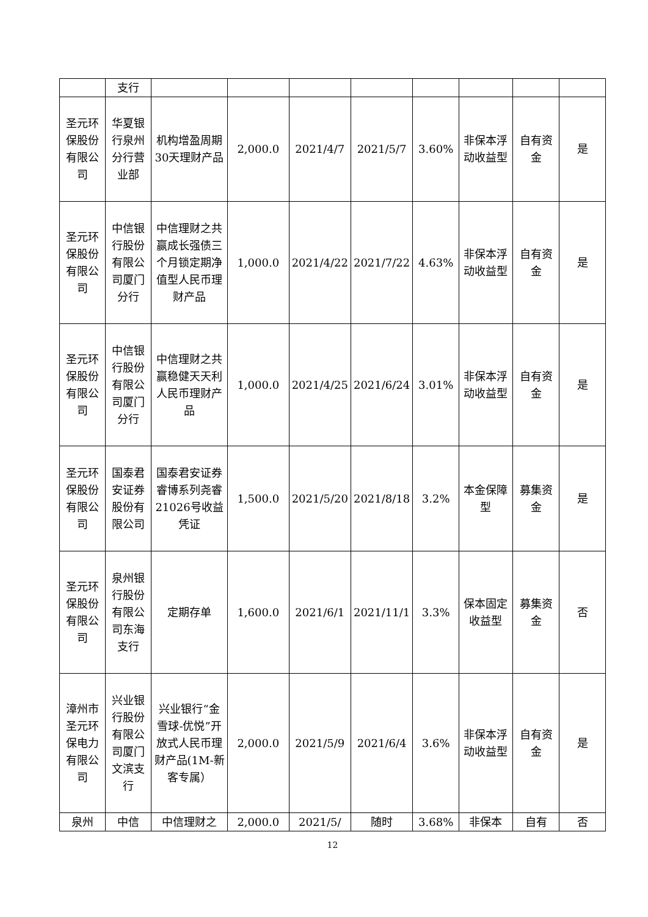| | 支行 | | | | | | | | |
| 圣元环保股份有限公司 | 华夏银行泉州分行营业部 | 机构增盈周期30天理财产品 | 2,000.0 | 2021/4/7 | 2021/5/7 | 3.60% | 非保本浮动收益型 | 自有资金 | 是 |
| 圣元环保股份有限公司 | 中信银行股份有限公司厦门分行 | 中信理财之共赢成长强债三个月锁定期净值型人民币理财产品 | 1,000.0 | 2021/4/22 | 2021/7/22 | 4.63% | 非保本浮动收益型 | 自有资金 | 是 |
| 圣元环保股份有限公司 | 中信银行股份有限公司厦门分行 | 中信理财之共赢稳健天天利人民币理财产品 | 1,000.0 | 2021/4/25 | 2021/6/24 | 3.01% | 非保本浮动收益型 | 自有资金 | 是 |
| 圣元环保股份有限公司 | 国泰君安证券股份有限公司 | 国泰君安证券睿博系列尧睿21026号收益凭证 | 1,500.0 | 2021/5/20 | 2021/8/18 | 3.2% | 本金保障型 | 募集资金 | 是 |
| 圣元环保股份有限公司 | 泉州银行股份有限公司东海支行 | 定期存单 | 1,600.0 | 2021/6/1 | 2021/11/1 | 3.3% | 保本固定收益型 | 募集资金 | 否 |
| 漳州市圣元环保电力有限公司 | 兴业银行股份有限公司厦门文滨支行 | 兴业银行“金雪球-优悦”开放式人民币理财产品(1M-新客专属） | 2,000.0 | 2021/5/9 | 2021/6/4 | 3.6% | 非保本浮动收益型 | 自有资金 | 是 |
| 泉州 | 中信 | 中信理财之 | 2,000.0 | 2021/5/ | 随时 | 3.68% | 非保本 | 自有 | 否 |
12